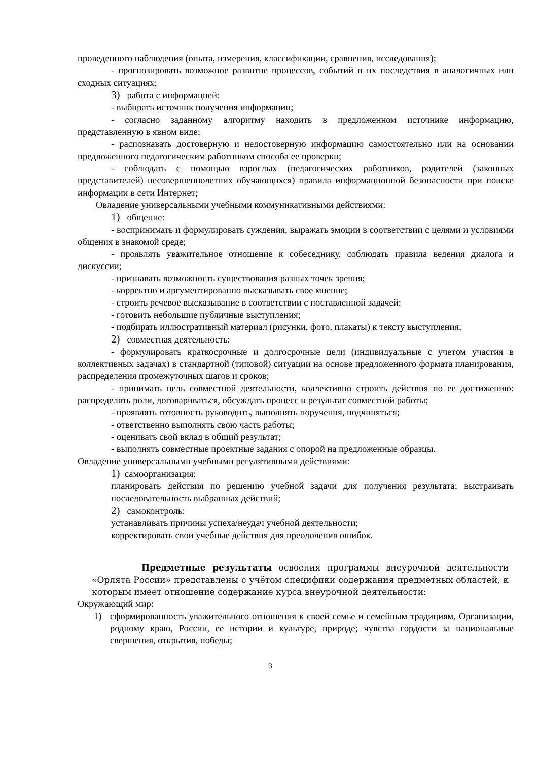проведенного наблюдения (опыта, измерения, классификации, сравнения, исследования);
- прогнозировать возможное развитие процессов, событий и их последствия в аналогичных или сходных ситуациях;
3) работа с информацией:
- выбирать источник получения информации;
- согласно заданному алгоритму находить в предложенном источнике информацию, представленную в явном виде;
- распознавать достоверную и недостоверную информацию самостоятельно или на основании предложенного педагогическим работником способа ее проверки;
- соблюдать с помощью взрослых (педагогических работников, родителей (законных представителей) несовершеннолетних обучающихся) правила информационной безопасности при поиске информации в сети Интернет;
Овладение универсальными учебными коммуникативными действиями:
1) общение:
- воспринимать и формулировать суждения, выражать эмоции в соответствии с целями и условиями общения в знакомой среде;
- проявлять уважительное отношение к собеседнику, соблюдать правила ведения диалога и дискуссии;
- признавать возможность существования разных точек зрения;
- корректно и аргументированно высказывать свое мнение;
- строить речевое высказывание в соответствии с поставленной задачей;
- готовить небольшие публичные выступления;
- подбирать иллюстративный материал (рисунки, фото, плакаты) к тексту выступления;
2) совместная деятельность:
- формулировать краткосрочные и долгосрочные цели (индивидуальные с учетом участия в коллективных задачах) в стандартной (типовой) ситуации на основе предложенного формата планирования, распределения промежуточных шагов и сроков;
- принимать цель совместной деятельности, коллективно строить действия по ее достижению: распределять роли, договариваться, обсуждать процесс и результат совместной работы;
- проявлять готовность руководить, выполнять поручения, подчиняться;
- ответственно выполнять свою часть работы;
- оценивать свой вклад в общий результат;
- выполнять совместные проектные задания с опорой на предложенные образцы.
Овладение универсальными учебными регулятивными действиями:
1) самоорганизация:
планировать действия по решению учебной задачи для получения результата; выстраивать последовательность выбранных действий;
2) самоконтроль:
устанавливать причины успеха/неудач учебной деятельности;
корректировать свои учебные действия для преодоления ошибок.
Предметные результаты освоения программы внеурочной деятельности «Орлята России» представлены с учётом специфики содержания предметных областей, к которым имеет отношение содержание курса внеурочной деятельности:
Окружающий мир:
1) сформированность уважительного отношения к своей семье и семейным традициям, Организации, родному краю, России, ее истории и культуре, природе; чувства гордости за национальные свершения, открытия, победы;
3